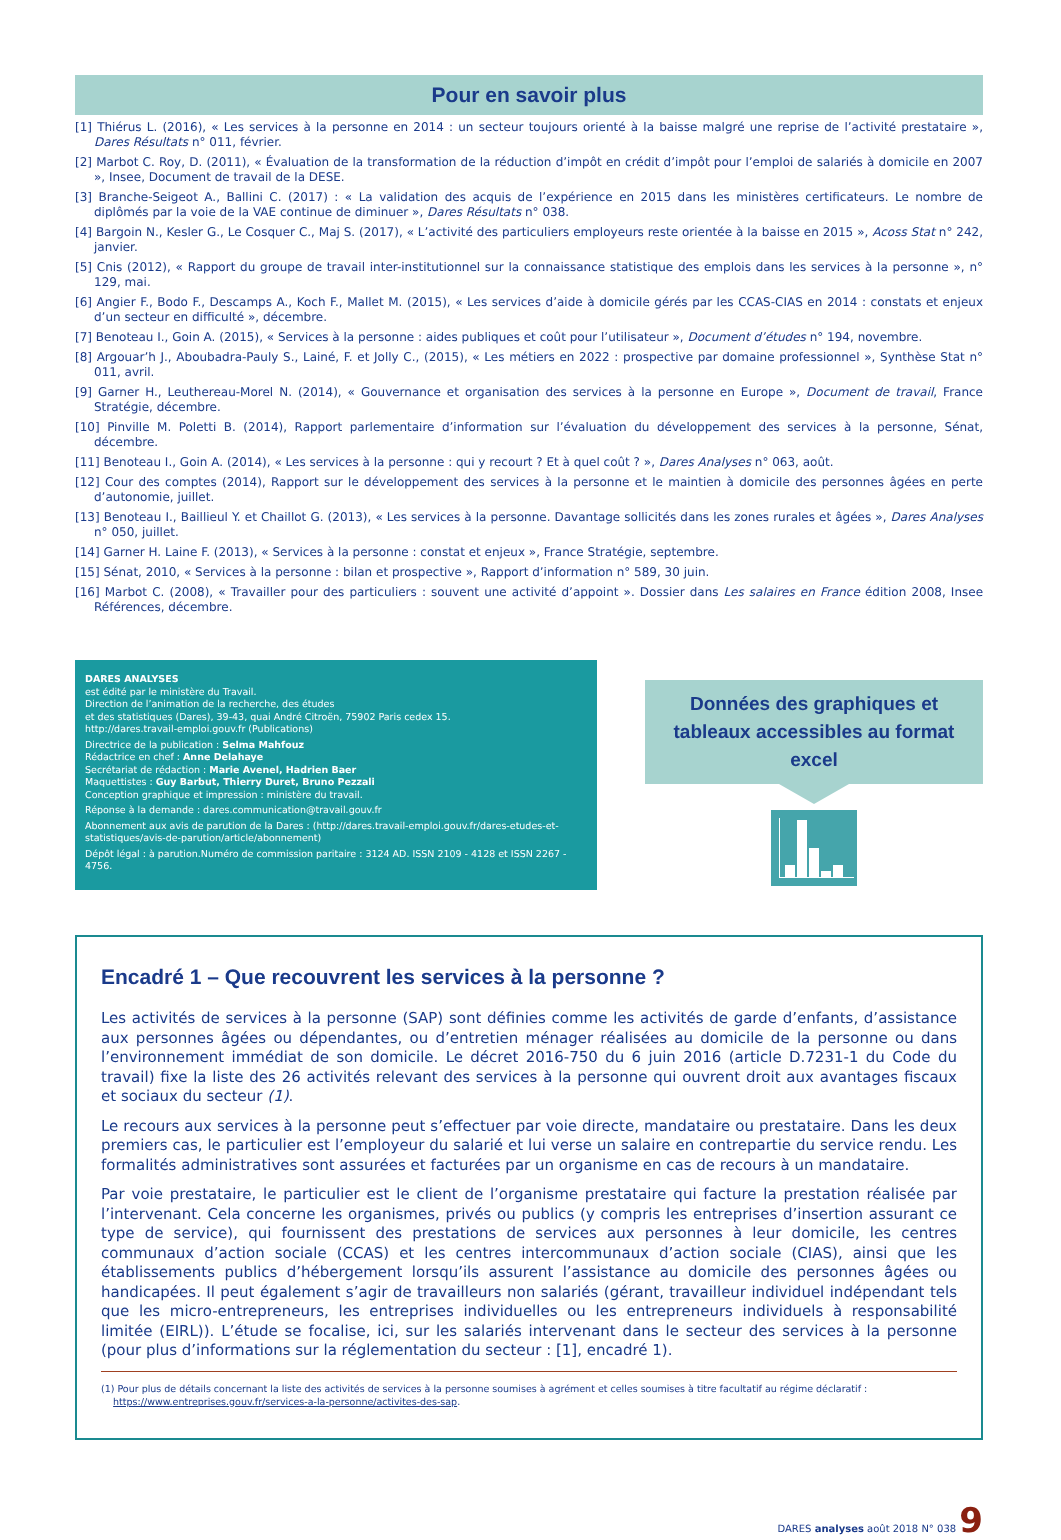Pour en savoir plus
[1] Thiérus L. (2016), « Les services à la personne en 2014 : un secteur toujours orienté à la baisse malgré une reprise de l’activité prestataire », Dares Résultats n° 011, février.
[2] Marbot C. Roy, D. (2011), « Évaluation de la transformation de la réduction d’impôt en crédit d’impôt pour l’emploi de salariés à domicile en 2007 », Insee, Document de travail de la DESE.
[3] Branche-Seigeot A., Ballini C. (2017) : « La validation des acquis de l’expérience en 2015 dans les ministères certificateurs. Le nombre de diplômés par la voie de la VAE continue de diminuer », Dares Résultats n° 038.
[4] Bargoin N., Kesler G., Le Cosquer C., Maj S. (2017), « L’activité des particuliers employeurs reste orientée à la baisse en 2015 », Acoss Stat n° 242, janvier.
[5] Cnis (2012), « Rapport du groupe de travail inter-institutionnel sur la connaissance statistique des emplois dans les services à la personne », n° 129, mai.
[6] Angier F., Bodo F., Descamps A., Koch F., Mallet M. (2015), « Les services d’aide à domicile gérés par les CCAS-CIAS en 2014 : constats et enjeux d’un secteur en difficulté », décembre.
[7] Benoteau I., Goin A. (2015), « Services à la personne : aides publiques et coût pour l’utilisateur », Document d’études n° 194, novembre.
[8] Argouar’h J., Aboubadra-Pauly S., Lainé, F. et Jolly C., (2015), « Les métiers en 2022 : prospective par domaine professionnel », Synthèse Stat n° 011, avril.
[9] Garner H., Leuthereau-Morel N. (2014), « Gouvernance et organisation des services à la personne en Europe », Document de travail, France Stratégie, décembre.
[10] Pinville M. Poletti B. (2014), Rapport parlementaire d’information sur l’évaluation du développement des services à la personne, Sénat, décembre.
[11] Benoteau I., Goin A. (2014), « Les services à la personne : qui y recourt ? Et à quel coût ? », Dares Analyses n° 063, août.
[12] Cour des comptes (2014), Rapport sur le développement des services à la personne et le maintien à domicile des personnes âgées en perte d’autonomie, juillet.
[13] Benoteau I., Baillieul Y. et Chaillot G. (2013), « Les services à la personne. Davantage sollicités dans les zones rurales et âgées », Dares Analyses n° 050, juillet.
[14] Garner H. Laine F. (2013), « Services à la personne : constat et enjeux », France Stratégie, septembre.
[15] Sénat, 2010, « Services à la personne : bilan et prospective », Rapport d’information n° 589, 30 juin.
[16] Marbot C. (2008), « Travailler pour des particuliers : souvent une activité d’appoint ». Dossier dans Les salaires en France édition 2008, Insee Références, décembre.
DARES ANALYSES
est édité par le ministère du Travail.
Direction de l’animation de la recherche, des études
et des statistiques (Dares), 39-43, quai André Citroën, 75902 Paris cedex 15.
http://dares.travail-emploi.gouv.fr (Publications)
Directrice de la publication : Selma Mahfouz
Rédactrice en chef : Anne Delahaye
Secrétariat de rédaction : Marie Avenel, Hadrien Baer
Maquettistes : Guy Barbut, Thierry Duret, Bruno Pezzali
Conception graphique et impression : ministère du travail.
Réponse à la demande : dares.communication@travail.gouv.fr
Abonnement aux avis de parution de la Dares : (http://dares.travail-emploi.gouv.fr/dares-etudes-et-statistiques/avis-de-parution/article/abonnement)
Dépôt légal : à parution.Numéro de commission paritaire : 3124 AD. ISSN 2109 - 4128 et ISSN 2267 - 4756.
Données des graphiques et tableaux accessibles au format excel
Encadré 1 – Que recouvrent les services à la personne ?
Les activités de services à la personne (SAP) sont définies comme les activités de garde d’enfants, d’assistance aux personnes âgées ou dépendantes, ou d’entretien ménager réalisées au domicile de la personne ou dans l’environnement immédiat de son domicile. Le décret 2016-750 du 6 juin 2016 (article D.7231-1 du Code du travail) fixe la liste des 26 activités relevant des services à la personne qui ouvrent droit aux avantages fiscaux et sociaux du secteur (1).
Le recours aux services à la personne peut s’effectuer par voie directe, mandataire ou prestataire. Dans les deux premiers cas, le particulier est l’employeur du salarié et lui verse un salaire en contrepartie du service rendu. Les formalités administratives sont assurées et facturées par un organisme en cas de recours à un mandataire.
Par voie prestataire, le particulier est le client de l’organisme prestataire qui facture la prestation réalisée par l’intervenant. Cela concerne les organismes, privés ou publics (y compris les entreprises d’insertion assurant ce type de service), qui fournissent des prestations de services aux personnes à leur domicile, les centres communaux d’action sociale (CCAS) et les centres intercommunaux d’action sociale (CIAS), ainsi que les établissements publics d’hébergement lorsqu’ils assurent l’assistance au domicile des personnes âgées ou handicapées. Il peut également s’agir de travailleurs non salariés (gérant, travailleur individuel indépendant tels que les micro-entrepreneurs, les entreprises individuelles ou les entrepreneurs individuels à responsabilité limitée (EIRL)). L’étude se focalise, ici, sur les salariés intervenant dans le secteur des services à la personne (pour plus d’informations sur la réglementation du secteur : [1], encadré 1).
(1) Pour plus de détails concernant la liste des activités de services à la personne soumises à agrément et celles soumises à titre facultatif au régime déclaratif :
https://www.entreprises.gouv.fr/services-a-la-personne/activites-des-sap.
DARES analyses août 2018 N° 038 9